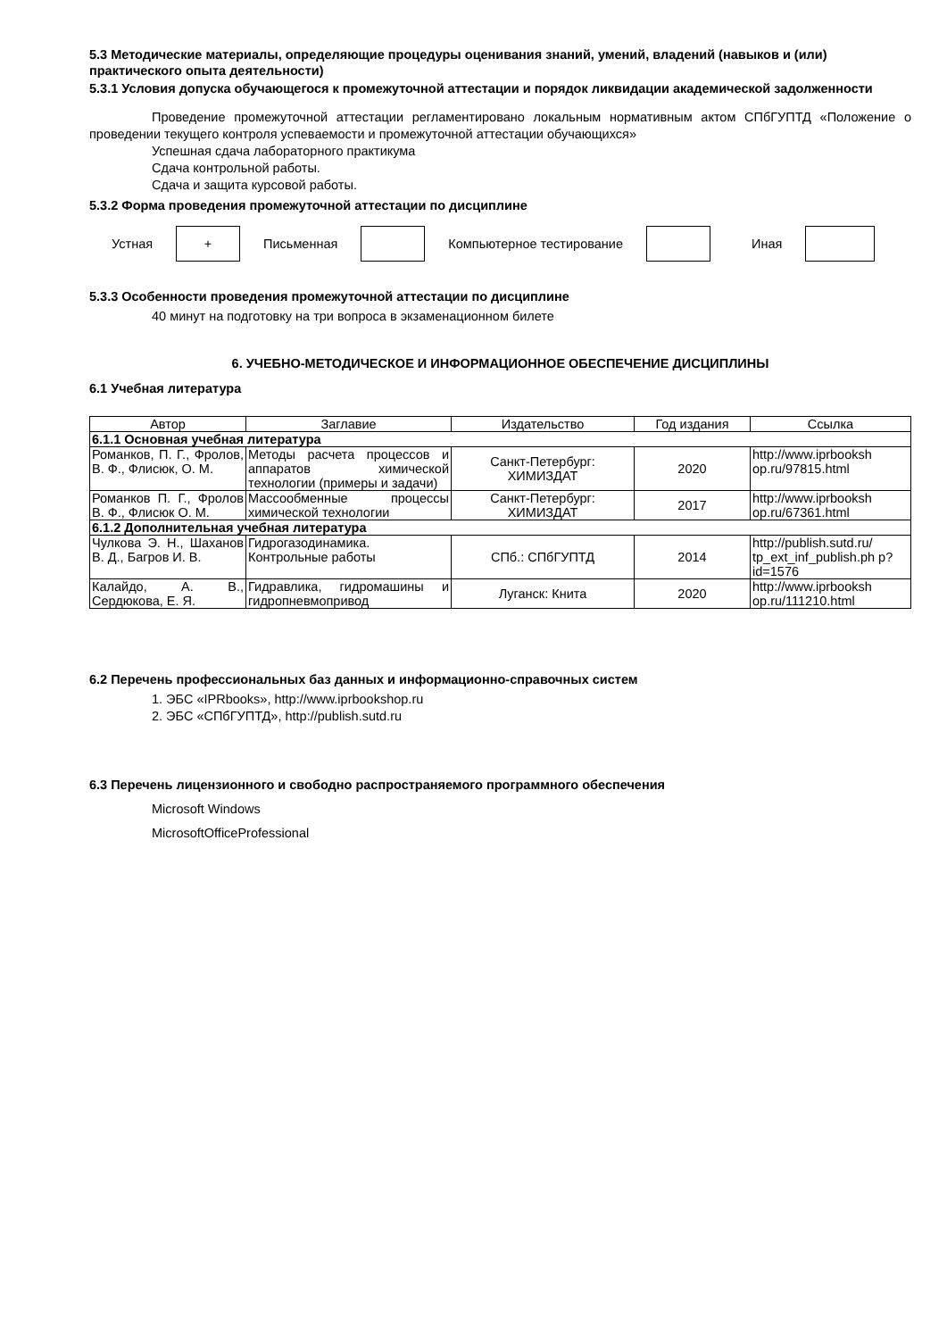5.3 Методические материалы, определяющие процедуры оценивания знаний, умений, владений (навыков и (или) практического опыта деятельности)
5.3.1 Условия допуска обучающегося к промежуточной аттестации и порядок ликвидации академической задолженности
Проведение промежуточной аттестации регламентировано локальным нормативным актом СПбГУПТД «Положение о проведении текущего контроля успеваемости и промежуточной аттестации обучающихся»
Успешная сдача лабораторного практикума
Сдача контрольной работы.
Сдача и защита курсовой работы.
5.3.2 Форма проведения промежуточной аттестации по дисциплине
Устная
+
Письменная Компьютерное тестирование Иная
5.3.3 Особенности проведения промежуточной аттестации по дисциплине
40 минут на подготовку на три вопроса в экзаменационном билете
6. УЧЕБНО-МЕТОДИЧЕСКОЕ И ИНФОРМАЦИОННОЕ ОБЕСПЕЧЕНИЕ ДИСЦИПЛИНЫ
6.1 Учебная литература
| Автор | Заглавие | Издательство | Год издания | Ссылка |
| --- | --- | --- | --- | --- |
| 6.1.1 Основная учебная литература | | | | |
| Романков, П. Г., Фролов, В. Ф., Флисюк, О. М. | Методы расчета процессов и аппаратов химической технологии (примеры и задачи) | Санкт-Петербург: ХИМИЗДАТ | 2020 | http://www.iprbooksh op.ru/97815.html |
| Романков П. Г., Фролов В. Ф., Флисюк О. М. | Массообменные процессы химической технологии | Санкт-Петербург: ХИМИЗДАТ | 2017 | http://www.iprbooksh op.ru/67361.html |
| 6.1.2 Дополнительная учебная литература | | | | |
| Чулкова Э. Н., Шаханов В. Д., Багров И. В. | Гидрогазодинамика. Контрольные работы | СПб.: СПбГУПТД | 2014 | http://publish.sutd.ru/ tp_ext_inf_publish.ph p?id=1576 |
| Калайдо, А. В., Сердюкова, Е. Я. | Гидравлика, гидромашины и гидропневмопривод | Луганск: Книта | 2020 | http://www.iprbooksh op.ru/111210.html |
6.2 Перечень профессиональных баз данных и информационно-справочных систем
1. ЭБС «IPRbooks», http://www.iprbookshop.ru
2. ЭБС «СПбГУПТД», http://publish.sutd.ru
6.3 Перечень лицензионного и свободно распространяемого программного обеспечения
Microsoft Windows
MicrosoftOfficeProfessional